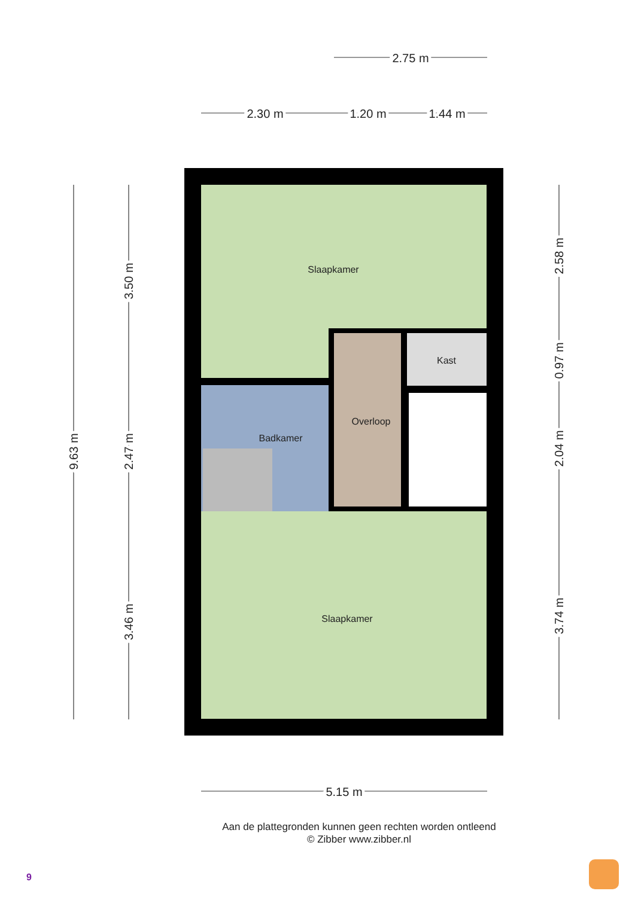2.75 m
2.30 m
1.20 m
1.44 m
5.15 m
9.63 m
3.50 m
2.47 m
3.46 m
2.58 m
0.97 m
2.04 m
3.74 m
Slaapkamer
Badkamer
Overloop
Kast
Slaapkamer
Aan de plattegronden kunnen geen rechten worden ontleend
© Zibber www.zibber.nl
9